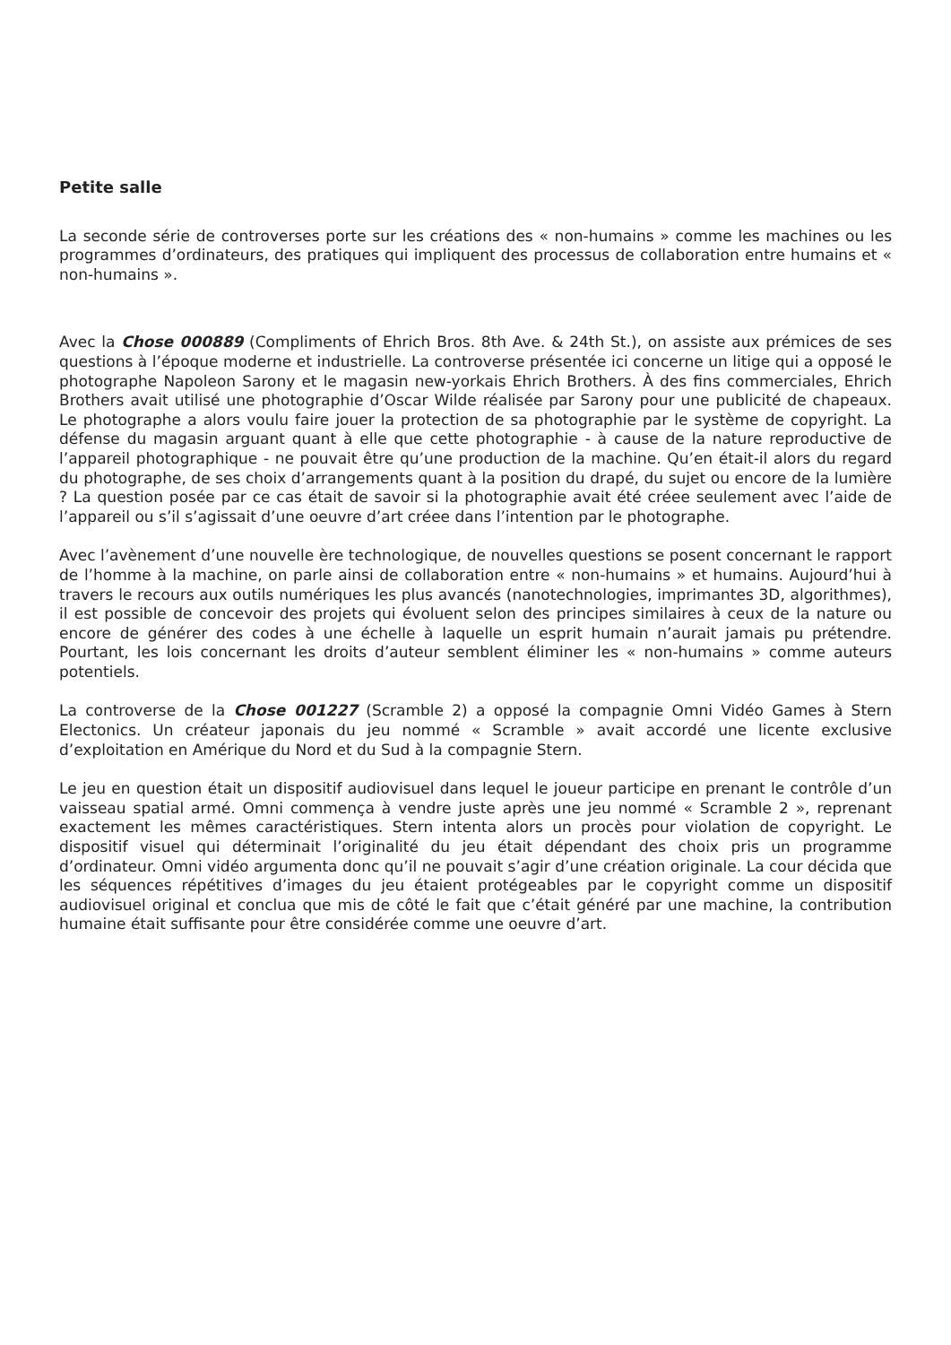Petite salle
La seconde série de controverses porte sur les créations des « non-humains » comme les machines ou les programmes d’ordinateurs, des pratiques qui impliquent des processus de collaboration entre humains et « non-humains ».
Avec la Chose 000889 (Compliments of Ehrich Bros. 8th Ave. & 24th St.), on assiste aux prémices de ses questions à l’époque moderne et industrielle. La controverse présentée ici concerne un litige qui a opposé le photographe Napoleon Sarony et le magasin new-yorkais Ehrich Brothers. À des fins commerciales, Ehrich Brothers avait utilisé une photographie d’Oscar Wilde réalisée par Sarony pour une publicité de chapeaux. Le photographe a alors voulu faire jouer la protection de sa photographie par le système de copyright. La défense du magasin arguant quant à elle que cette photographie - à cause de la nature reproductive de l’appareil photographique - ne pouvait être qu’une production de la machine. Qu’en était-il alors du regard du photographe, de ses choix d’arrangements quant à la position du drapé, du sujet ou encore de la lumière ? La question posée par ce cas était de savoir si la photographie avait été créee seulement avec l’aide de l’appareil ou s’il s’agissait d’une oeuvre d’art créee dans l’intention par le photographe.
Avec l’avènement d’une nouvelle ère technologique, de nouvelles questions se posent concernant le rapport de l’homme à la machine, on parle ainsi de collaboration entre « non-humains » et humains. Aujourd’hui à travers le recours aux outils numériques les plus avancés (nanotechnologies, imprimantes 3D, algorithmes), il est possible de concevoir des projets qui évoluent selon des principes similaires à ceux de la nature ou encore de générer des codes à une échelle à laquelle un esprit humain n’aurait jamais pu prétendre. Pourtant, les lois concernant les droits d’auteur semblent éliminer les « non-humains » comme auteurs potentiels.
La controverse de la Chose 001227 (Scramble 2) a opposé la compagnie Omni Vidéo Games à Stern Electonics. Un créateur japonais du jeu nommé « Scramble » avait accordé une licente exclusive d’exploitation en Amérique du Nord et du Sud à la compagnie Stern.
Le jeu en question était un dispositif audiovisuel dans lequel le joueur participe en prenant le contrôle d’un vaisseau spatial armé. Omni commença à vendre juste après une jeu nommé « Scramble 2 », reprenant exactement les mêmes caractéristiques. Stern intenta alors un procès pour violation de copyright. Le dispositif visuel qui déterminait l’originalité du jeu était dépendant des choix pris un programme d’ordinateur. Omni vidéo argumenta donc qu’il ne pouvait s’agir d’une création originale. La cour décida que les séquences répétitives d’images du jeu étaient protégeables par le copyright comme un dispositif audiovisuel original et conclua que mis de côté le fait que c’était généré par une machine, la contribution humaine était suffisante pour être considérée comme une oeuvre d’art.